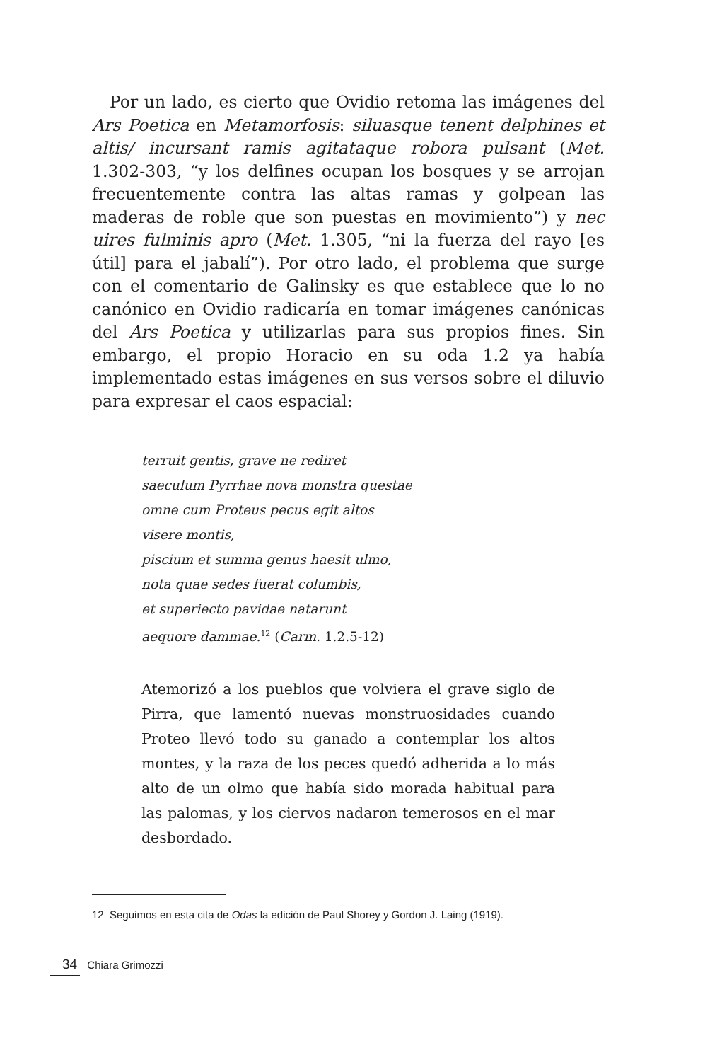Por un lado, es cierto que Ovidio retoma las imágenes del Ars Poetica en Metamorfosis: siluasque tenent delphines et altis/ incursant ramis agitataque robora pulsant (Met. 1.302-303, “y los delfines ocupan los bosques y se arrojan frecuentemente contra las altas ramas y golpean las maderas de roble que son puestas en movimiento”) y nec uires fulminis apro (Met. 1.305, “ni la fuerza del rayo [es útil] para el jabalí”). Por otro lado, el problema que surge con el comentario de Galinsky es que establece que lo no canónico en Ovidio radicaría en tomar imágenes canónicas del Ars Poetica y utilizarlas para sus propios fines. Sin embargo, el propio Horacio en su oda 1.2 ya había implementado estas imágenes en sus versos sobre el diluvio para expresar el caos espacial:
terruit gentis, grave ne rediret
saeculum Pyrrhae nova monstra questae
omne cum Proteus pecus egit altos
visere montis,
piscium et summa genus haesit ulmo,
nota quae sedes fuerat columbis,
et superiecto pavidae natarunt
aequore dammae.<sup>12</sup> (Carm. 1.2.5-12)
Atemorizó a los pueblos que volviera el grave siglo de Pirra, que lamentó nuevas monstruosidades cuando Proteo llevó todo su ganado a contemplar los altos montes, y la raza de los peces quedó adherida a lo más alto de un olmo que había sido morada habitual para las palomas, y los ciervos nadaron temerosos en el mar desbordado.
12 Seguimos en esta cita de Odas la edición de Paul Shorey y Gordon J. Laing (1919).
34 Chiara Grimozzi